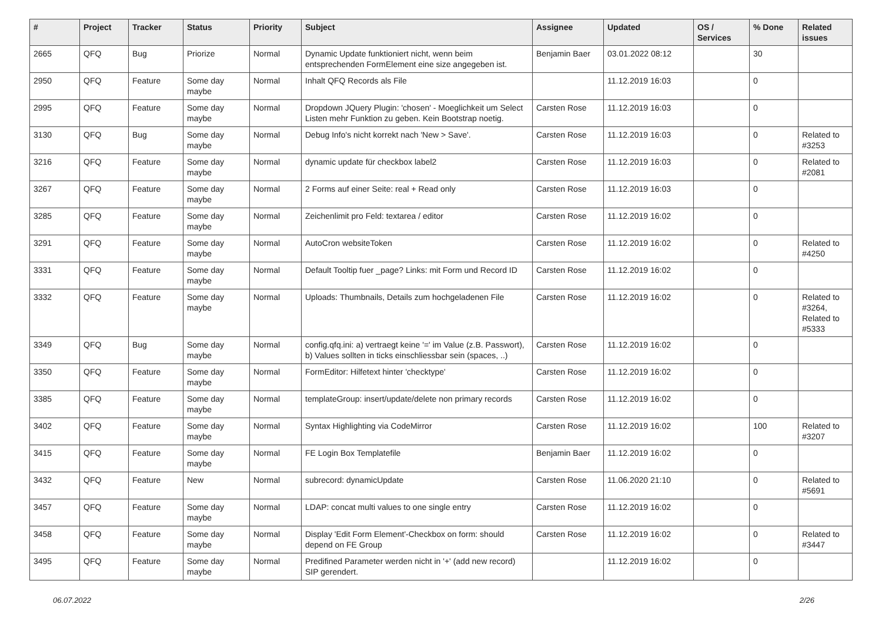| # | Project | Tracker | Status | Priority | Subject | Assignee | Updated | OS / Services | % Done | Related issues |
| --- | --- | --- | --- | --- | --- | --- | --- | --- | --- | --- |
| 2665 | QFQ | Bug | Priorize | Normal | Dynamic Update funktioniert nicht, wenn beim entsprechenden FormElement eine size angegeben ist. | Benjamin Baer | 03.01.2022 08:12 | | 30 | |
| 2950 | QFQ | Feature | Some day maybe | Normal | Inhalt QFQ Records als File | | 11.12.2019 16:03 | | 0 | |
| 2995 | QFQ | Feature | Some day maybe | Normal | Dropdown JQuery Plugin: 'chosen' - Moeglichkeit um Select Listen mehr Funktion zu geben. Kein Bootstrap noetig. | Carsten Rose | 11.12.2019 16:03 | | 0 | |
| 3130 | QFQ | Bug | Some day maybe | Normal | Debug Info's nicht korrekt nach 'New > Save'. | Carsten Rose | 11.12.2019 16:03 | | 0 | Related to #3253 |
| 3216 | QFQ | Feature | Some day maybe | Normal | dynamic update für checkbox label2 | Carsten Rose | 11.12.2019 16:03 | | 0 | Related to #2081 |
| 3267 | QFQ | Feature | Some day maybe | Normal | 2 Forms auf einer Seite: real + Read only | Carsten Rose | 11.12.2019 16:03 | | 0 | |
| 3285 | QFQ | Feature | Some day maybe | Normal | Zeichenlimit pro Feld: textarea / editor | Carsten Rose | 11.12.2019 16:02 | | 0 | |
| 3291 | QFQ | Feature | Some day maybe | Normal | AutoCron websiteToken | Carsten Rose | 11.12.2019 16:02 | | 0 | Related to #4250 |
| 3331 | QFQ | Feature | Some day maybe | Normal | Default Tooltip fuer _page? Links: mit Form und Record ID | Carsten Rose | 11.12.2019 16:02 | | 0 | |
| 3332 | QFQ | Feature | Some day maybe | Normal | Uploads: Thumbnails, Details zum hochgeladenen File | Carsten Rose | 11.12.2019 16:02 | | 0 | Related to #3264, Related to #5333 |
| 3349 | QFQ | Bug | Some day maybe | Normal | config.qfq.ini: a) vertraegt keine '=' im Value (z.B. Passwort), b) Values sollten in ticks einschliessbar sein (spaces, ..) | Carsten Rose | 11.12.2019 16:02 | | 0 | |
| 3350 | QFQ | Feature | Some day maybe | Normal | FormEditor: Hilfetext hinter 'checktype' | Carsten Rose | 11.12.2019 16:02 | | 0 | |
| 3385 | QFQ | Feature | Some day maybe | Normal | templateGroup: insert/update/delete non primary records | Carsten Rose | 11.12.2019 16:02 | | 0 | |
| 3402 | QFQ | Feature | Some day maybe | Normal | Syntax Highlighting via CodeMirror | Carsten Rose | 11.12.2019 16:02 | | 100 | Related to #3207 |
| 3415 | QFQ | Feature | Some day maybe | Normal | FE Login Box Templatefile | Benjamin Baer | 11.12.2019 16:02 | | 0 | |
| 3432 | QFQ | Feature | New | Normal | subrecord: dynamicUpdate | Carsten Rose | 11.06.2020 21:10 | | 0 | Related to #5691 |
| 3457 | QFQ | Feature | Some day maybe | Normal | LDAP: concat multi values to one single entry | Carsten Rose | 11.12.2019 16:02 | | 0 | |
| 3458 | QFQ | Feature | Some day maybe | Normal | Display 'Edit Form Element'-Checkbox on form: should depend on FE Group | Carsten Rose | 11.12.2019 16:02 | | 0 | Related to #3447 |
| 3495 | QFQ | Feature | Some day maybe | Normal | Predifined Parameter werden nicht in '+' (add new record) SIP gerendert. | | 11.12.2019 16:02 | | 0 | |
06.07.2022 2/26